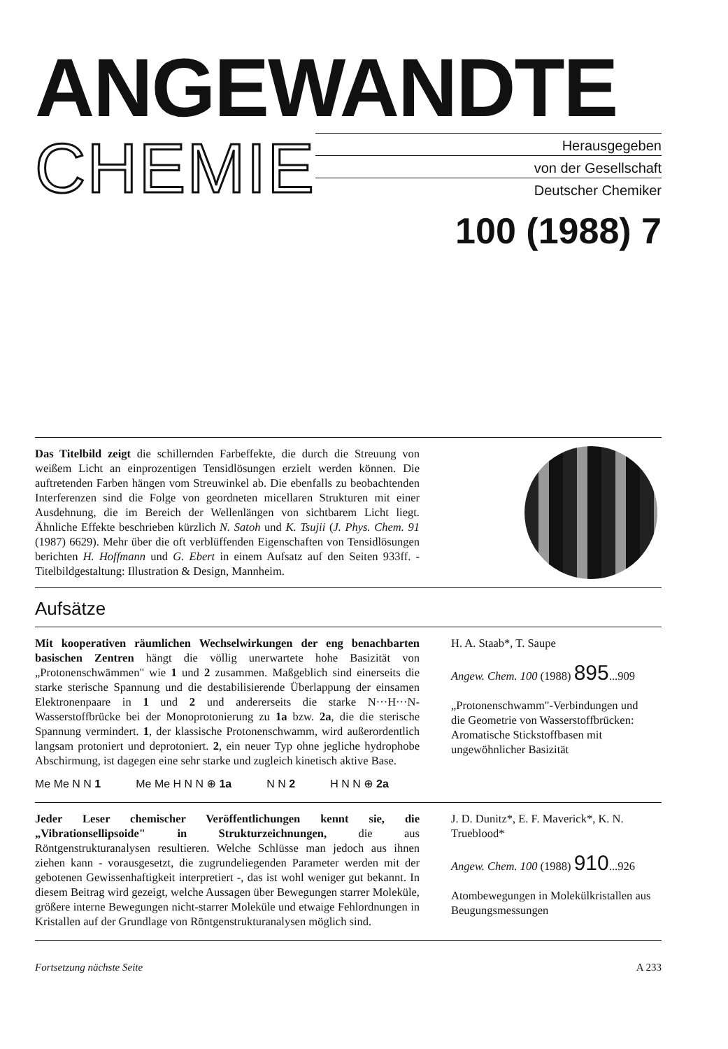ANGEWANDTE
CHEMIE
Herausgegeben
von der Gesellschaft
Deutscher Chemiker
100 (1988) 7
Das Titelbild zeigt die schillernden Farbeffekte, die durch die Streuung von weißem Licht an einprozentigen Tensidlösungen erzielt werden können. Die auftretenden Farben hängen vom Streuwinkel ab. Die ebenfalls zu beobachtenden Interferenzen sind die Folge von geordneten micellaren Strukturen mit einer Ausdehnung, die im Bereich der Wellenlängen von sichtbarem Licht liegt. Ähnliche Effekte beschrieben kürzlich N. Satoh und K. Tsujii (J. Phys. Chem. 91 (1987) 6629). Mehr über die oft verblüffenden Eigenschaften von Tensidlösungen berichten H. Hoffmann und G. Ebert in einem Aufsatz auf den Seiten 933ff. - Titelbildgestaltung: Illustration & Design, Mannheim.
Aufsätze
Mit kooperativen räumlichen Wechselwirkungen der eng benachbarten basischen Zentren hängt die völlig unerwartete hohe Basizität von „Protonenschwämmen" wie 1 und 2 zusammen. Maßgeblich sind einerseits die starke sterische Spannung und die destabilisierende Überlappung der einsamen Elektronenpaare in 1 und 2 und andererseits die starke N···H···N-Wasserstoffbrücke bei der Monoprotonierung zu 1a bzw. 2a, die die sterische Spannung vermindert. 1, der klassische Protonenschwamm, wird außerordentlich langsam protoniert und deprotoniert. 2, ein neuer Typ ohne jegliche hydrophobe Abschirmung, ist dagegen eine sehr starke und zugleich kinetisch aktive Base.
Me Me N N 1 Me Me H N N ⊕ 1a N N 2 H N N ⊕ 2a
H. A. Staab*, T. Saupe
Angew. Chem. 100 (1988) 895...909
„Protonenschwamm"-Verbindungen und die Geometrie von Wasserstoffbrücken: Aromatische Stickstoffbasen mit ungewöhnlicher Basizität
Jeder Leser chemischer Veröffentlichungen kennt sie, die „Vibrationsellipsoide" in Strukturzeichnungen, die aus Röntgenstrukturanalysen resultieren. Welche Schlüsse man jedoch aus ihnen ziehen kann - vorausgesetzt, die zugrundeliegenden Parameter werden mit der gebotenen Gewissenhaftigkeit interpretiert -, das ist wohl weniger gut bekannt. In diesem Beitrag wird gezeigt, welche Aussagen über Bewegungen starrer Moleküle, größere interne Bewegungen nicht-starrer Moleküle und etwaige Fehlordnungen in Kristallen auf der Grundlage von Röntgenstrukturanalysen möglich sind.
J. D. Dunitz*, E. F. Maverick*, K. N. Trueblood*
Angew. Chem. 100 (1988) 910...926
Atombewegungen in Molekülkristallen aus Beugungsmessungen
Fortsetzung nächste Seite A 233